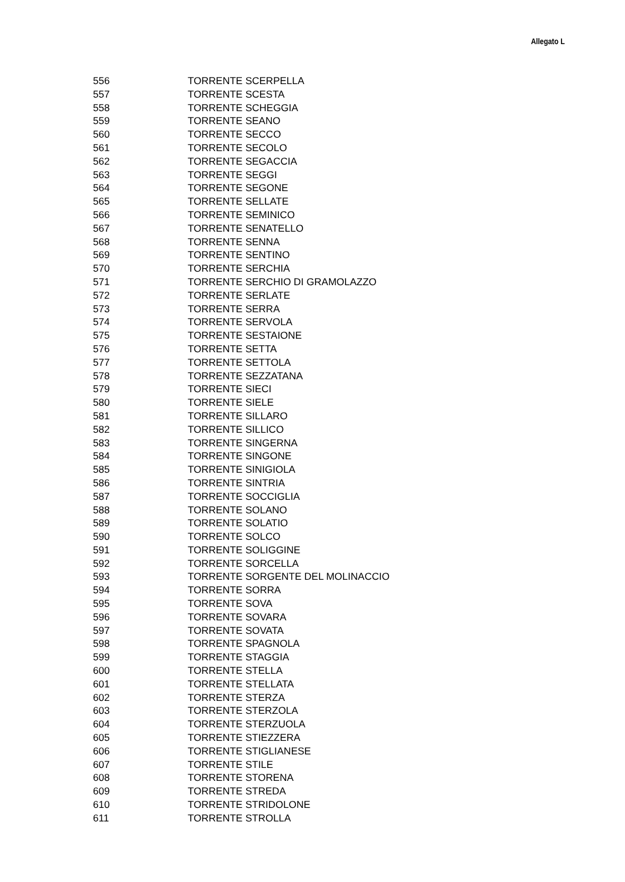Allegato L
| 556 | TORRENTE SCERPELLA |
| 557 | TORRENTE SCESTA |
| 558 | TORRENTE SCHEGGIA |
| 559 | TORRENTE SEANO |
| 560 | TORRENTE SECCO |
| 561 | TORRENTE SECOLO |
| 562 | TORRENTE SEGACCIA |
| 563 | TORRENTE SEGGI |
| 564 | TORRENTE SEGONE |
| 565 | TORRENTE SELLATE |
| 566 | TORRENTE SEMINICO |
| 567 | TORRENTE SENATELLO |
| 568 | TORRENTE SENNA |
| 569 | TORRENTE SENTINO |
| 570 | TORRENTE SERCHIA |
| 571 | TORRENTE SERCHIO DI GRAMOLAZZO |
| 572 | TORRENTE SERLATE |
| 573 | TORRENTE SERRA |
| 574 | TORRENTE SERVOLA |
| 575 | TORRENTE SESTAIONE |
| 576 | TORRENTE SETTA |
| 577 | TORRENTE SETTOLA |
| 578 | TORRENTE SEZZATANA |
| 579 | TORRENTE SIECI |
| 580 | TORRENTE SIELE |
| 581 | TORRENTE SILLARO |
| 582 | TORRENTE SILLICO |
| 583 | TORRENTE SINGERNA |
| 584 | TORRENTE SINGONE |
| 585 | TORRENTE SINIGIOLA |
| 586 | TORRENTE SINTRIA |
| 587 | TORRENTE SOCCIGLIA |
| 588 | TORRENTE SOLANO |
| 589 | TORRENTE SOLATIO |
| 590 | TORRENTE SOLCO |
| 591 | TORRENTE SOLIGGINE |
| 592 | TORRENTE SORCELLA |
| 593 | TORRENTE SORGENTE DEL MOLINACCIO |
| 594 | TORRENTE SORRA |
| 595 | TORRENTE SOVA |
| 596 | TORRENTE SOVARA |
| 597 | TORRENTE SOVATA |
| 598 | TORRENTE SPAGNOLA |
| 599 | TORRENTE STAGGIA |
| 600 | TORRENTE STELLA |
| 601 | TORRENTE STELLATA |
| 602 | TORRENTE STERZA |
| 603 | TORRENTE STERZOLA |
| 604 | TORRENTE STERZUOLA |
| 605 | TORRENTE STIEZZERA |
| 606 | TORRENTE STIGLIANESE |
| 607 | TORRENTE STILE |
| 608 | TORRENTE STORENA |
| 609 | TORRENTE STREDA |
| 610 | TORRENTE STRIDOLONE |
| 611 | TORRENTE STROLLA |